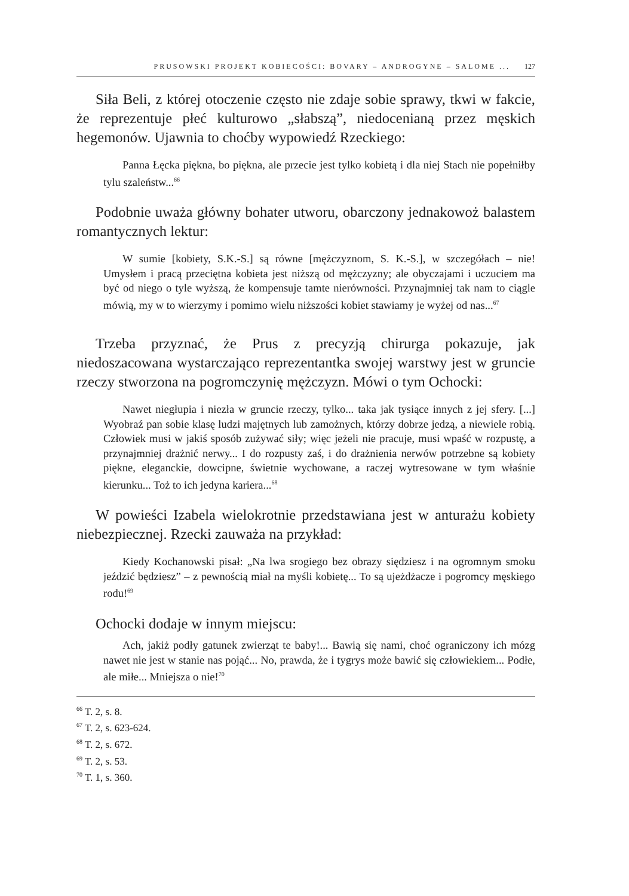PRUSOWSKI PROJEKT KOBIECOŚCI: BOVARY – ANDROGYNE – SALOME ... 127
Siła Beli, z której otoczenie często nie zdaje sobie sprawy, tkwi w fakcie, że reprezentuje płeć kulturowo „słabszą”, niedocenianą przez męskich hegemonów. Ujawnia to choćby wypowiedź Rzeckiego:
Panna Łęcka piękna, bo piękna, ale przecie jest tylko kobietą i dla niej Stach nie popełniłby tylu szaleństw...<sup>66</sup>
Podobnie uważa główny bohater utworu, obarczony jednakowoż balastem romantycznych lektur:
W sumie [kobiety, S.K.-S.] są równe [mężczyznom, S. K.-S.], w szczegółach – nie! Umysłem i pracą przeciętna kobieta jest niższą od mężczyzny; ale obyczajami i uczuciem ma być od niego o tyle wyższą, że kompensuje tamte nierówności. Przynajmniej tak nam to ciągle mówią, my w to wierzymy i pomimo wielu niższości kobiet stawiamy je wyżej od nas...<sup>67</sup>
Trzeba przyznać, że Prus z precyzją chirurga pokazuje, jak niedoszacowana wystarczająco reprezentantka swojej warstwy jest w gruncie rzeczy stworzona na pogromczynię mężczyzn. Mówi o tym Ochocki:
Nawet niegłupia i niezła w gruncie rzeczy, tylko... taka jak tysiące innych z jej sfery. [...] Wyobraź pan sobie klasę ludzi majętnych lub zamożnych, którzy dobrze jedzą, a niewiele robią. Człowiek musi w jakiś sposób zużywać siły; więc jeżeli nie pracuje, musi wpaść w rozpustę, a przynajmniej drażnić nerwy... I do rozpusty zaś, i do drażnienia nerwów potrzebne są kobiety piękne, eleganckie, dowcipne, świetnie wychowane, a raczej wytresowane w tym właśnie kierunku... Toż to ich jedyna kariera...<sup>68</sup>
W powieści Izabela wielokrotnie przedstawiana jest w anturażu kobiety niebezpiecznej. Rzecki zauważa na przykład:
Kiedy Kochanowski pisał: „Na lwa srogiego bez obrazy siędziesz i na ogromnym smoku jeździć będziesz” – z pewnością miał na myśli kobietę... To są ujeżdżacze i pogromcy męskiego rodu!<sup>69</sup>
Ochocki dodaje w innym miejscu:
Ach, jakiż podły gatunek zwierząt te baby!... Bawią się nami, choć ograniczony ich mózg nawet nie jest w stanie nas pojąć... No, prawda, że i tygrys może bawić się człowiekiem... Podłe, ale miłe... Mniejsza o nie!<sup>70</sup>
<sup>66</sup> T. 2, s. 8.
<sup>67</sup> T. 2, s. 623-624.
<sup>68</sup> T. 2, s. 672.
<sup>69</sup> T. 2, s. 53.
<sup>70</sup> T. 1, s. 360.